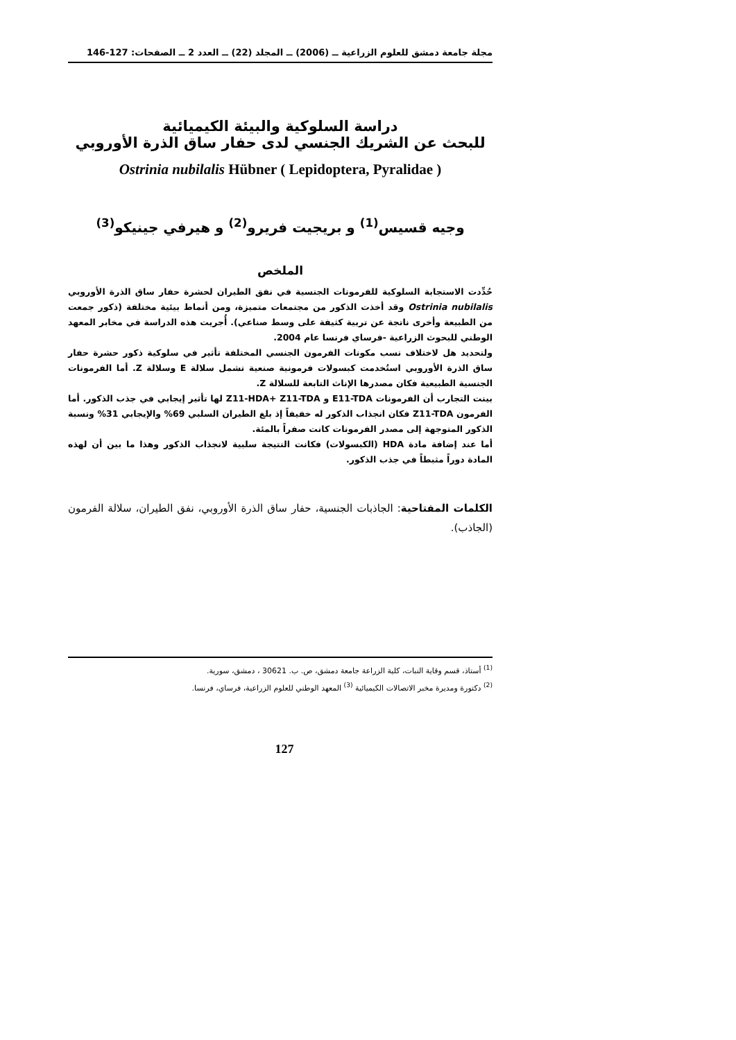مجلة جامعة دمشق للعلوم الزراعية ــ (2006) ــ المجلد (22) ــ العدد 2 ــ الصفحات: 127-146
دراسة السلوكية والبيئة الكيميائية
للبحث عن الشريك الجنسي لدى حفار ساق الذرة الأوروبي
Ostrinia nubilalis Hübner ( Lepidoptera, Pyralidae )
وجيه قسيس<sup>(1)</sup> و بريجيت فريرو<sup>(2)</sup> و هيرفي جينيكو<sup>(3)</sup>
الملخص
حُدِّدت الاستجابة السلوكية للفرمونات الجنسية في نفق الطيران لحشرة حفار ساق الذرة الأوروبي Ostrinia nubilalis وقد أخذت الذكور من مجتمعات متميزة، ومن أنماط بيئية مختلفة (ذكور جمعت من الطبيعة وأخرى ناتجة عن تربية كثيفة على وسط صناعي). أُجريت هذه الدراسة في مخابر المعهد الوطني للبحوث الزراعية -فرساي فرنسا عام 2004.
ولتحديد هل لاختلاف نسب مكونات الفرمون الجنسي المختلفة تأثير في سلوكية ذكور حشرة حفار ساق الذرة الأوروبي استُخدمت كبسولات فرمونية صنعية تشمل سلالة E وسلالة Z. أما الفرمونات الجنسية الطبيعية فكان مصدرها الإناث التابعة للسلالة Z.
بينت التجارب أن الفرمونات E11-TDA و Z11-HDA+ Z11-TDA لها تأثير إيجابي في جذب الذكور. أما الفرمون Z11-TDA فكان انجذاب الذكور له خفيفاً إذ بلغ الطيران السلبي 69% والإيجابي 31% ونسبة الذكور المتوجهة إلى مصدر الفرمونات كانت صفراً بالمئة.
أما عند إضافة مادة HDA (الكبسولات) فكانت النتيجة سلبية لانجذاب الذكور وهذا ما بين أن لهذه المادة دوراً مثبطاً في جذب الذكور.
الكلمات المفتاحية: الجاذبات الجنسية، حفار ساق الذرة الأوروبي، نفق الطيران، سلالة الفرمون (الجاذب).
<sup>(1)</sup> أستاذ، قسم وقاية النبات، كلية الزراعة جامعة دمشق، ص. ب. 30621 ، دمشق، سورية.
<sup>(2)</sup> دكتورة ومديرة مخبر الاتصالات الكيميائية <sup>(3)</sup> المعهد الوطني للعلوم الزراعية، فرساي، فرنسا.
127